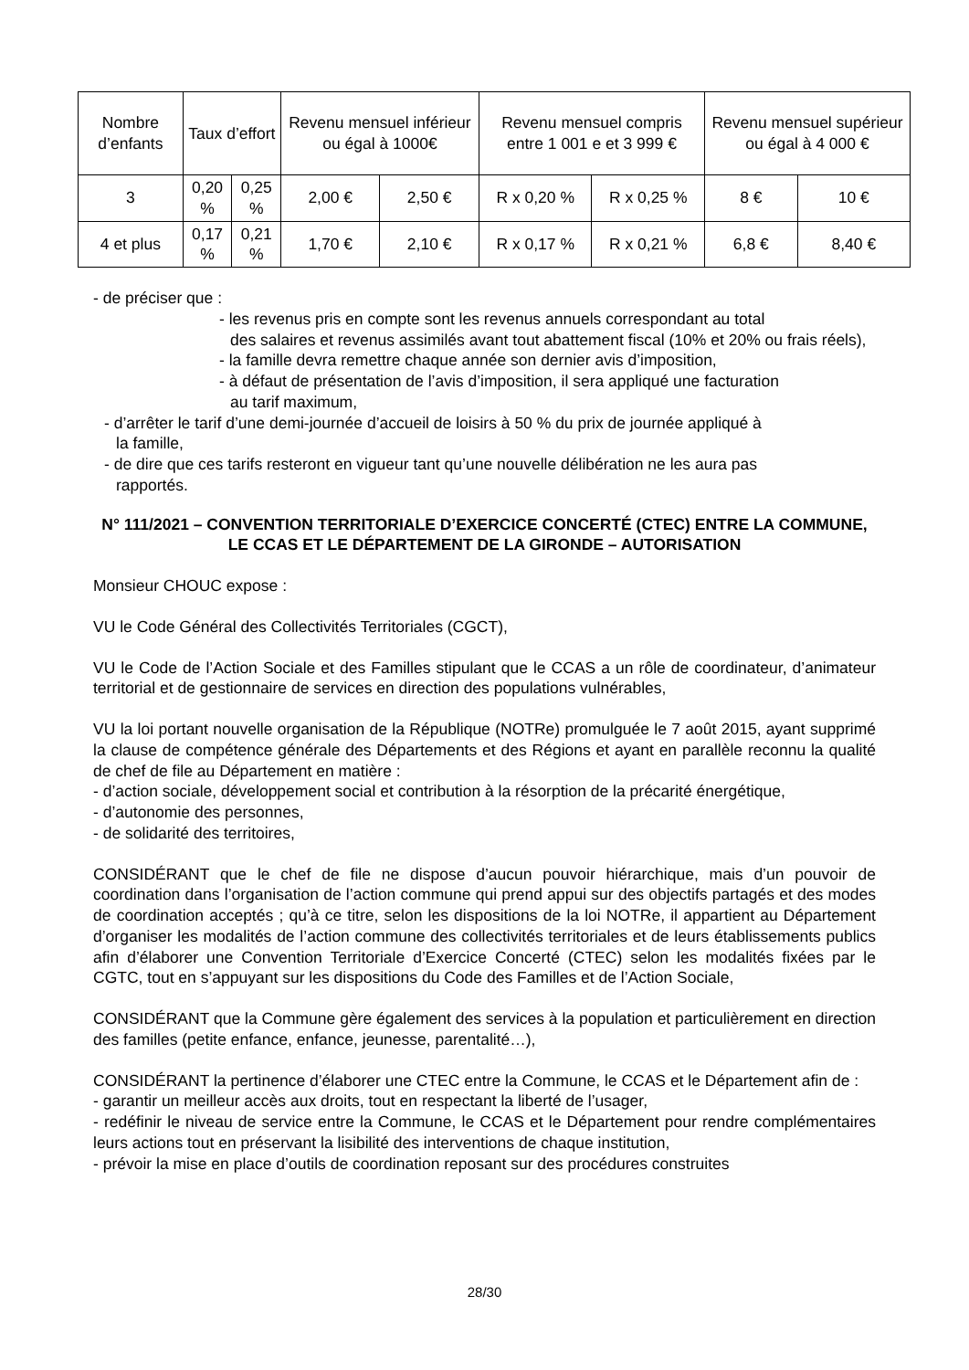| Nombre d’enfants | Taux d’effort | | Revenu mensuel inférieur ou égal à 1000€ | | Revenu mensuel compris entre 1 001 e et 3 999 € | | Revenu mensuel supérieur ou égal à 4 000 € | |
| 3 | 0,20 % | 0,25 % | 2,00 € | 2,50 € | R x 0,20 % | R x 0,25 % | 8 € | 10 € |
| 4 et plus | 0,17 % | 0,21 % | 1,70 € | 2,10 € | R x 0,17 % | R x 0,21 % | 6,8 € | 8,40 € |
- de préciser que :
- les revenus pris en compte sont les revenus annuels correspondant au total
des salaires et revenus assimilés avant tout abattement fiscal (10% et 20% ou frais réels),
- la famille devra remettre chaque année son dernier avis d’imposition,
- à défaut de présentation de l’avis d’imposition, il sera appliqué une facturation
au tarif maximum,
- d’arrêter le tarif d’une demi-journée d’accueil de loisirs à 50 % du prix de journée appliqué à
la famille,
- de dire que ces tarifs resteront en vigueur tant qu’une nouvelle délibération ne les aura pas
rapportés.
N° 111/2021 – CONVENTION TERRITORIALE D’EXERCICE CONCERTÉ (CTEC) ENTRE LA COMMUNE, LE CCAS ET LE DÉPARTEMENT DE LA GIRONDE – AUTORISATION
Monsieur CHOUC expose :
VU le Code Général des Collectivités Territoriales (CGCT),
VU le Code de l’Action Sociale et des Familles stipulant que le CCAS a un rôle de coordinateur, d’animateur territorial et de gestionnaire de services en direction des populations vulnérables,
VU la loi portant nouvelle organisation de la République (NOTRe) promulguée le 7 août 2015, ayant supprimé la clause de compétence générale des Départements et des Régions et ayant en parallèle reconnu la qualité de chef de file au Département en matière :
- d’action sociale, développement social et contribution à la résorption de la précarité énergétique,
- d’autonomie des personnes,
- de solidarité des territoires,
CONSIDÉRANT que le chef de file ne dispose d’aucun pouvoir hiérarchique, mais d’un pouvoir de coordination dans l’organisation de l’action commune qui prend appui sur des objectifs partagés et des modes de coordination acceptés ; qu’à ce titre, selon les dispositions de la loi NOTRe, il appartient au Département d’organiser les modalités de l’action commune des collectivités territoriales et de leurs établissements publics afin d’élaborer une Convention Territoriale d’Exercice Concerté (CTEC) selon les modalités fixées par le CGTC, tout en s’appuyant sur les dispositions du Code des Familles et de l’Action Sociale,
CONSIDÉRANT que la Commune gère également des services à la population et particulièrement en direction des familles (petite enfance, enfance, jeunesse, parentalité…),
CONSIDÉRANT la pertinence d’élaborer une CTEC entre la Commune, le CCAS et le Département afin de :
- garantir un meilleur accès aux droits, tout en respectant la liberté de l’usager,
- redéfinir le niveau de service entre la Commune, le CCAS et le Département pour rendre complémentaires leurs actions tout en préservant la lisibilité des interventions de chaque institution,
- prévoir la mise en place d’outils de coordination reposant sur des procédures construites
28/30